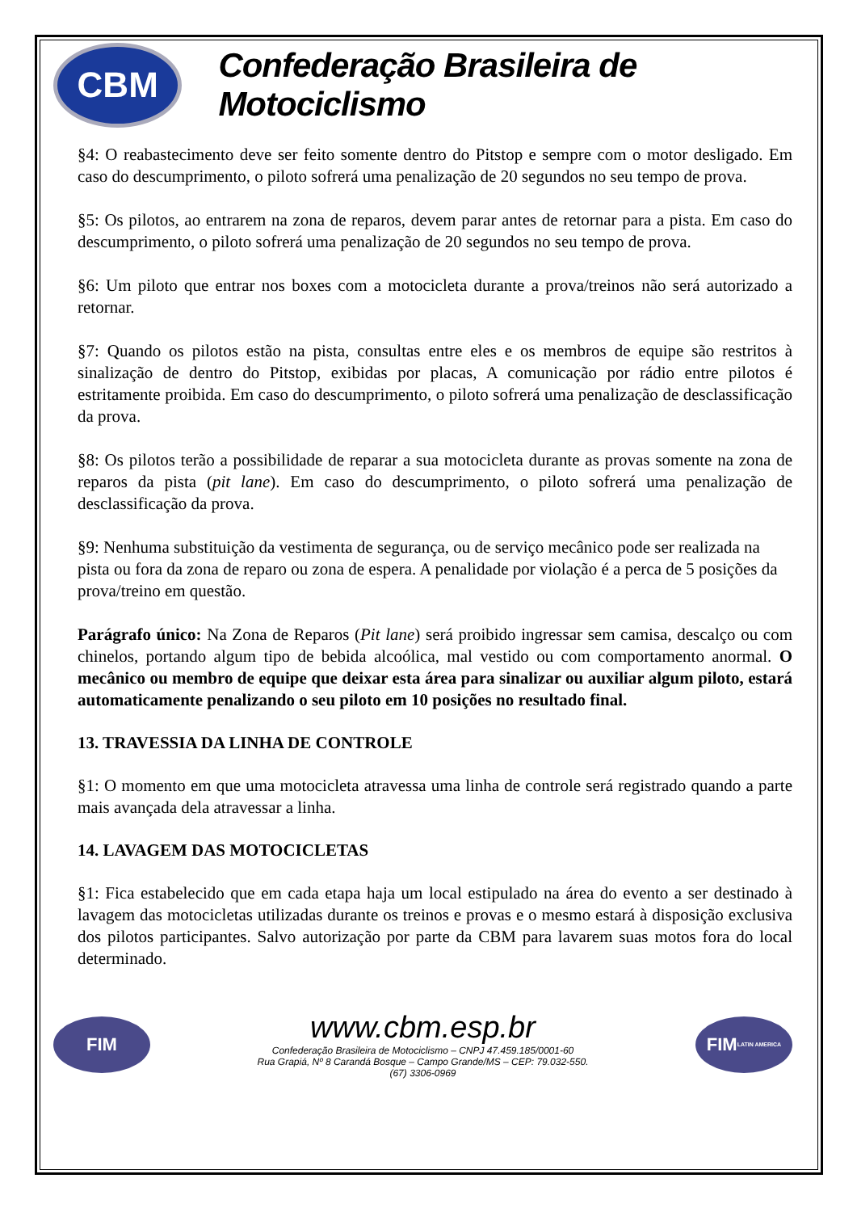CBM
Confederação Brasileira de Motociclismo
§4: O reabastecimento deve ser feito somente dentro do Pitstop e sempre com o motor desligado. Em caso do descumprimento, o piloto sofrerá uma penalização de 20 segundos no seu tempo de prova.
§5: Os pilotos, ao entrarem na zona de reparos, devem parar antes de retornar para a pista. Em caso do descumprimento, o piloto sofrerá uma penalização de 20 segundos no seu tempo de prova.
§6: Um piloto que entrar nos boxes com a motocicleta durante a prova/treinos não será autorizado a retornar.
§7: Quando os pilotos estão na pista, consultas entre eles e os membros de equipe são restritos à sinalização de dentro do Pitstop, exibidas por placas, A comunicação por rádio entre pilotos é estritamente proibida. Em caso do descumprimento, o piloto sofrerá uma penalização de desclassificação da prova.
§8: Os pilotos terão a possibilidade de reparar a sua motocicleta durante as provas somente na zona de reparos da pista (pit lane). Em caso do descumprimento, o piloto sofrerá uma penalização de desclassificação da prova.
§9: Nenhuma substituição da vestimenta de segurança, ou de serviço mecânico pode ser realizada na pista ou fora da zona de reparo ou zona de espera. A penalidade por violação é a perca de 5 posições da prova/treino em questão.
Parágrafo único: Na Zona de Reparos (Pit lane) será proibido ingressar sem camisa, descalço ou com chinelos, portando algum tipo de bebida alcoólica, mal vestido ou com comportamento anormal. O mecânico ou membro de equipe que deixar esta área para sinalizar ou auxiliar algum piloto, estará automaticamente penalizando o seu piloto em 10 posições no resultado final.
13. TRAVESSIA DA LINHA DE CONTROLE
§1: O momento em que uma motocicleta atravessa uma linha de controle será registrado quando a parte mais avançada dela atravessar a linha.
14. LAVAGEM DAS MOTOCICLETAS
§1: Fica estabelecido que em cada etapa haja um local estipulado na área do evento a ser destinado à lavagem das motocicletas utilizadas durante os treinos e provas e o mesmo estará à disposição exclusiva dos pilotos participantes. Salvo autorização por parte da CBM para lavarem suas motos fora do local determinado.
FIM
www.cbm.esp.br
Confederação Brasileira de Motociclismo – CNPJ 47.459.185/0001-60
Rua Grapiá, Nº 8 Carandá Bosque – Campo Grande/MS – CEP: 79.032-550.
(67) 3306-0969
FIM
LATIN AMERICA